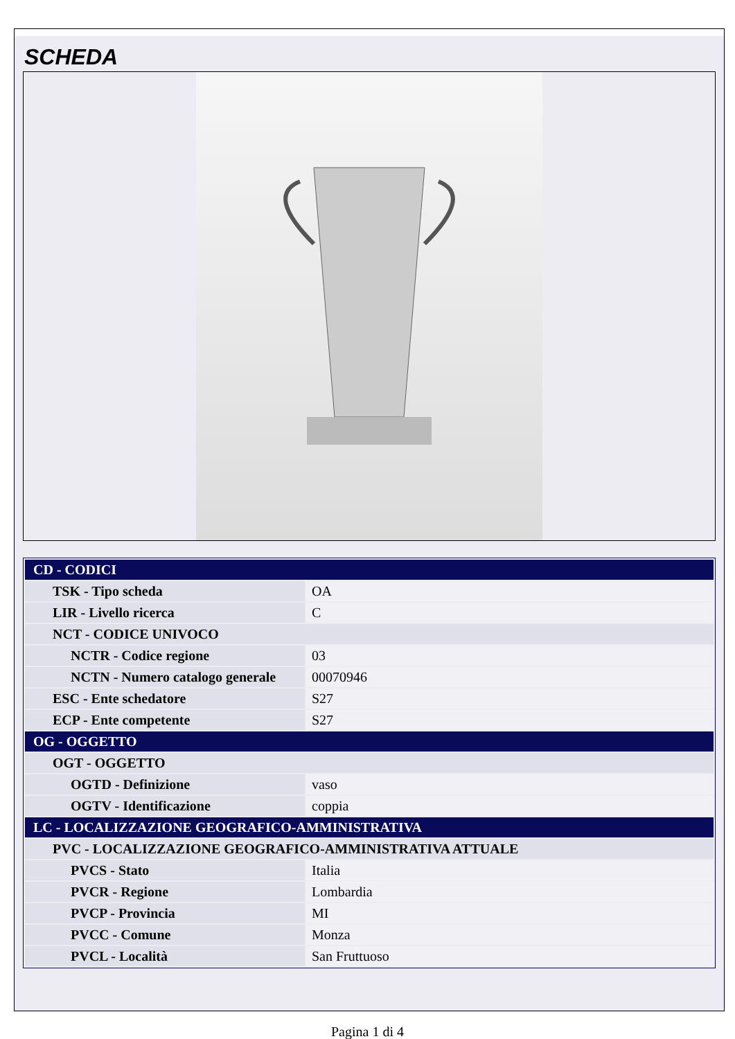SCHEDA
| CD - CODICI | |
| TSK - Tipo scheda | OA |
| LIR - Livello ricerca | C |
| NCT - CODICE UNIVOCO | |
| NCTR - Codice regione | 03 |
| NCTN - Numero catalogo generale | 00070946 |
| ESC - Ente schedatore | S27 |
| ECP - Ente competente | S27 |
| OG - OGGETTO | |
| OGT - OGGETTO | |
| OGTD - Definizione | vaso |
| OGTV - Identificazione | coppia |
| LC - LOCALIZZAZIONE GEOGRAFICO-AMMINISTRATIVA | |
| PVC - LOCALIZZAZIONE GEOGRAFICO-AMMINISTRATIVA ATTUALE | |
| PVCS - Stato | Italia |
| PVCR - Regione | Lombardia |
| PVCP - Provincia | MI |
| PVCC - Comune | Monza |
| PVCL - Località | San Fruttuoso |
Pagina 1 di 4